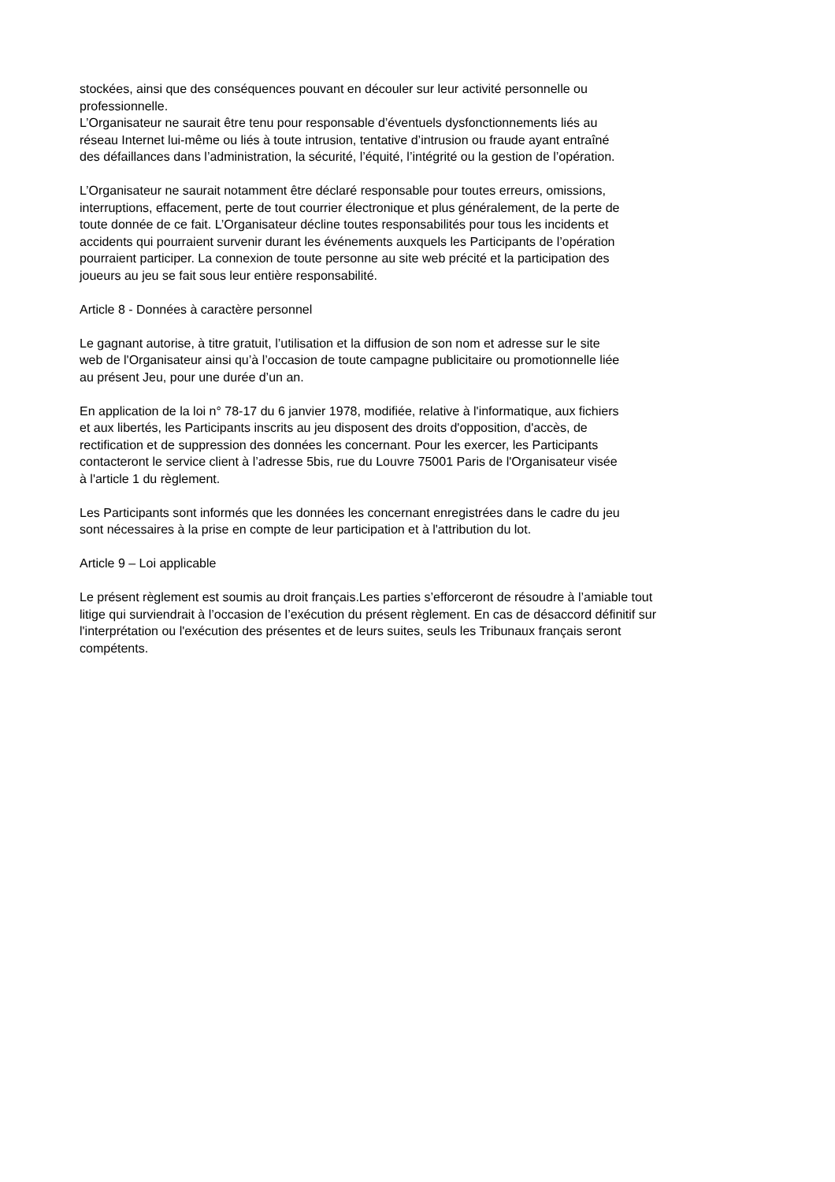stockées, ainsi que des conséquences pouvant en découler sur leur activité personnelle ou
professionnelle.
L’Organisateur ne saurait être tenu pour responsable d’éventuels dysfonctionnements liés au
réseau Internet lui-même ou liés à toute intrusion, tentative d’intrusion ou fraude ayant entraîné
des défaillances dans l’administration, la sécurité, l’équité, l’intégrité ou la gestion de l’opération.
L’Organisateur ne saurait notamment être déclaré responsable pour toutes erreurs, omissions,
interruptions, effacement, perte de tout courrier électronique et plus généralement, de la perte de
toute donnée de ce fait. L’Organisateur décline toutes responsabilités pour tous les incidents et
accidents qui pourraient survenir durant les événements auxquels les Participants de l’opération
pourraient participer. La connexion de toute personne au site web précité et la participation des
joueurs au jeu se fait sous leur entière responsabilité.
Article 8 - Données à caractère personnel
Le gagnant autorise, à titre gratuit, l’utilisation et la diffusion de son nom et adresse sur le site
web de l'Organisateur ainsi qu’à l’occasion de toute campagne publicitaire ou promotionnelle liée
au présent Jeu, pour une durée d’un an.
En application de la loi n° 78-17 du 6 janvier 1978, modifiée, relative à l'informatique, aux fichiers
et aux libertés, les Participants inscrits au jeu disposent des droits d'opposition, d'accès, de
rectification et de suppression des données les concernant. Pour les exercer, les Participants
contacteront le service client à l’adresse 5bis, rue du Louvre 75001 Paris de l'Organisateur visée
à l'article 1 du règlement.
Les Participants sont informés que les données les concernant enregistrées dans le cadre du jeu
sont nécessaires à la prise en compte de leur participation et à l'attribution du lot.
Article 9 – Loi applicable
Le présent règlement est soumis au droit français.Les parties s’efforceront de résoudre à l’amiable tout
litige qui surviendrait à l’occasion de l’exécution du présent règlement. En cas de désaccord définitif sur
l'interprétation ou l'exécution des présentes et de leurs suites, seuls les Tribunaux français seront
compétents.